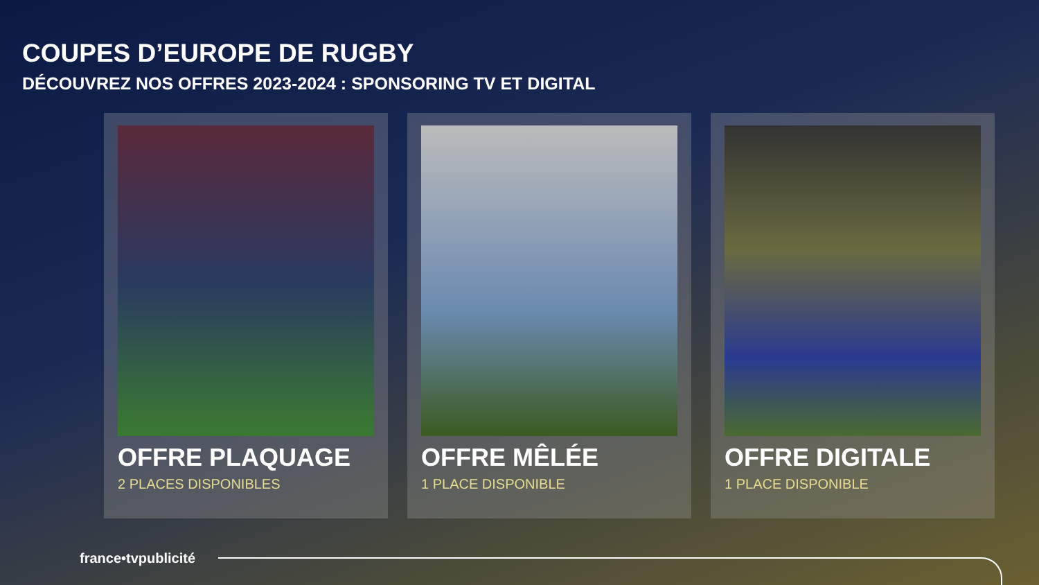COUPES D’EUROPE DE RUGBY
DÉCOUVREZ NOS OFFRES 2023-2024 : SPONSORING TV ET DIGITAL
OFFRE PLAQUAGE
2 PLACES DISPONIBLES
OFFRE MÊLÉE
1 PLACE DISPONIBLE
OFFRE DIGITALE
1 PLACE DISPONIBLE
france•tvpublicité